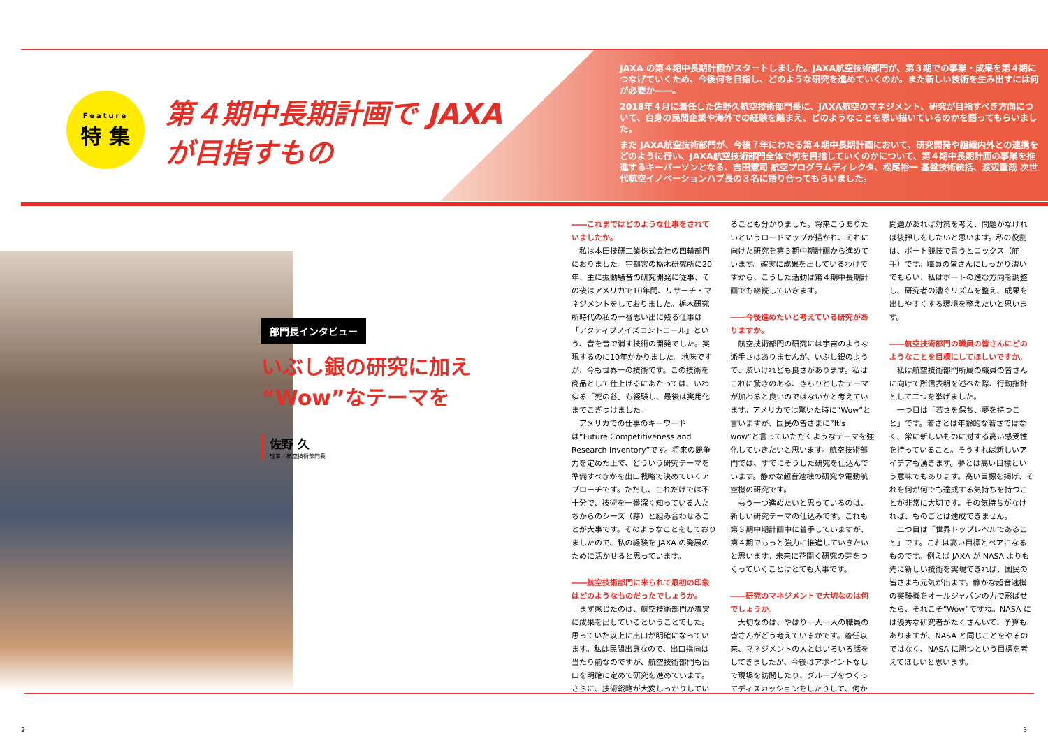Feature
特 集
第４期中長期計画で JAXA が目指すもの
JAXA の第４期中長期計画がスタートしました。JAXA航空技術部門が、第３期での事業・成果を第４期につなげていくため、今後何を目指し、どのような研究を進めていくのか。また新しい技術を生み出すには何が必要か――。
2018年４月に着任した佐野久航空技術部門長に、JAXA航空のマネジメント、研究が目指すべき方向について、自身の民間企業や海外での経験を踏まえ、どのようなことを思い描いているのかを語ってもらいました。
また JAXA航空技術部門が、今後７年にわたる第４期中長期計画において、研究開発や組織内外との連携をどのように行い、JAXA航空技術部門全体で何を目指していくのかについて、第４期中長期計画の事業を推進するキーパーソンとなる、吉田憲司 航空プログラムディレクタ、松尾裕一 基盤技術統括、渡辺重哉 次世代航空イノベーションハブ長の３名に語り合ってもらいました。
部門長インタビュー
いぶし銀の研究に加え
“Wow”なテーマを
佐野 久
理事／航空技術部門長
――これまではどのような仕事をされていましたか。
私は本田技研工業株式会社の四輪部門におりました。宇都宮の栃木研究所に20年、主に振動騒音の研究開発に従事、その後はアメリカで10年間、リサーチ・マネジメントをしておりました。栃木研究所時代の私の一番思い出に残る仕事は「アクティブノイズコントロール」という、音を音で消す技術の開発でした。実現するのに10年かかりました。地味ですが、今も世界一の技術です。この技術を商品として仕上げるにあたっては、いわゆる「死の谷」も経験し、最後は実用化までこぎつけました。
　アメリカでの仕事のキーワードは“Future Competitiveness and Research Inventory”です。将来の競争力を定めた上で、どういう研究テーマを準備すべきかを出口戦略で決めていくアプローチです。ただし、これだけでは不十分で、技術を一番深く知っている人たちからのシーズ（芽）と組み合わせることが大事です。そのようなことをしておりましたので、私の経験を JAXA の発展のために活かせると思っています。
――航空技術部門に来られて最初の印象はどのようなものだったでしょうか。
まず感じたのは、航空技術部門が着実に成果を出しているということでした。思っていた以上に出口が明確になっています。私は民間出身なので、出口指向は当たり前なのですが、航空技術部門も出口を明確に定めて研究を進めています。さらに、技術戦略が大変しっかりしていることも分かりました。将来こうありたいというロードマップが描かれ、それに向けた研究を第３期中期計画から進めています。確実に成果を出しているわけですから、こうした活動は第４期中長期計画でも継続していきます。
――今後進めたいと考えている研究がありますか。
航空技術部門の研究には宇宙のような派手さはありませんが、いぶし銀のようで、渋いけれども良さがあります。私はこれに驚きのある、きらりとしたテーマが加わると良いのではないかと考えています。アメリカでは驚いた時に”Wow”と言いますが、国民の皆さまに”It's wow”と言っていただくようなテーマを強化していきたいと思います。航空技術部門では、すでにそうした研究を仕込んでいます。静かな超音速機の研究や電動航空機の研究です。
　もう一つ進めたいと思っているのは、新しい研究テーマの仕込みです。これも第３期中期計画中に着手していますが、第４期でもっと強力に推進していきたいと思います。未来に花開く研究の芽をつくっていくことはとても大事です。
――研究のマネジメントで大切なのは何でしょうか。
大切なのは、やはり一人一人の職員の皆さんがどう考えているかです。着任以来、マネジメントの人とはいろいろ話をしてきましたが、今後はアポイントなしで現場を訪問したり、グループをつくってディスカッションをしたりして、何か問題があれば対策を考え、問題がなければ後押しをしたいと思います。私の役割は、ボート競技で言うとコックス（舵手）です。職員の皆さんにしっかり漕いでもらい、私はボートの進む方向を調整し、研究者の漕ぐリズムを整え、成果を出しやすくする環境を整えたいと思います。
――航空技術部門の職員の皆さんにどのようなことを目標にしてほしいですか。
私は航空技術部門所属の職員の皆さんに向けて所信表明を述べた際、行動指針として二つを挙げました。
　一つ目は「若さを保ち、夢を持つこと」です。若さとは年齢的な若さではなく、常に新しいものに対する高い感受性を持っていること。そうすれば新しいアイデアも湧きます。夢とは高い目標という意味でもあります。高い目標を掲げ、それを何が何でも達成する気持ちを持つことが非常に大切です。その気持ちがなければ、ものごとは達成できません。
　二つ目は「世界トップレベルであること」です。これは高い目標とペアになるものです。例えば JAXA が NASA よりも先に新しい技術を実現できれば、国民の皆さまも元気が出ます。静かな超音速機の実験機をオールジャパンの力で飛ばせたら、それこそ”Wow”ですね。NASA には優秀な研究者がたくさんいて、予算もありますが、NASA と同じことをやるのではなく、NASA に勝つという目標を考えてほしいと思います。
2 3